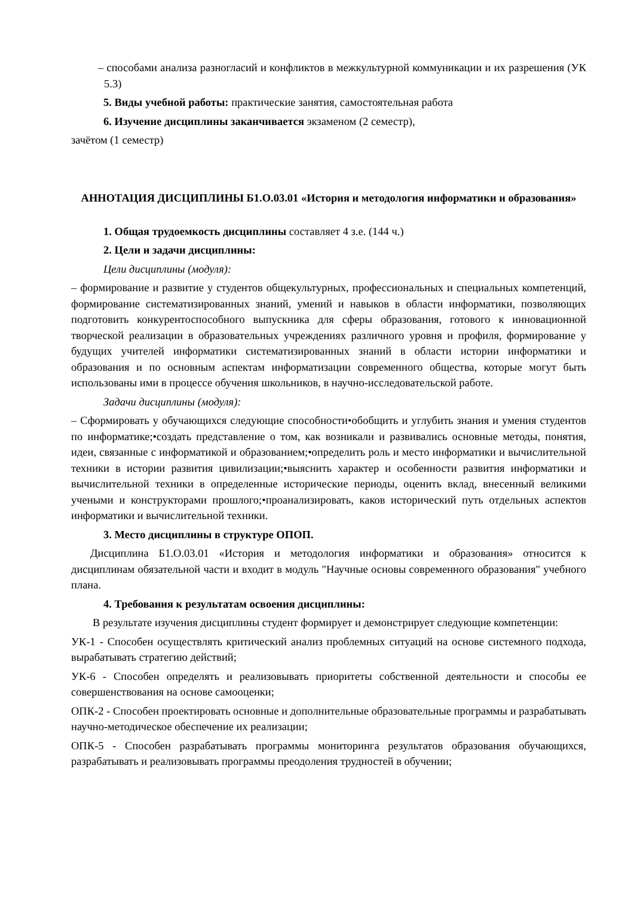– способами анализа разногласий и конфликтов в межкультурной коммуникации и их разрешения (УК 5.3)
5. Виды учебной работы: практические занятия, самостоятельная работа
6. Изучение дисциплины заканчивается экзаменом (2 семестр),
зачётом (1 семестр)
АННОТАЦИЯ ДИСЦИПЛИНЫ Б1.О.03.01 «История и методология информатики и образования»
1. Общая трудоемкость дисциплины составляет 4 з.е. (144 ч.)
2. Цели и задачи дисциплины:
Цели дисциплины (модуля):
– формирование и развитие у студентов общекультурных, профессиональных и специальных компетенций, формирование систематизированных знаний, умений и навыков в области информатики, позволяющих подготовить конкурентоспособного выпускника для сферы образования, готового к инновационной творческой реализации в образовательных учреждениях различного уровня и профиля, формирование у будущих учителей информатики систематизированных знаний в области истории информатики и образования и по основным аспектам информатизации современного общества, которые могут быть использованы ими в процессе обучения школьников, в научно-исследовательской работе.
Задачи дисциплины (модуля):
– Сформировать у обучающихся следующие способности•обобщить и углубить знания и умения студентов по информатике;•создать представление о том, как возникали и развивались основные методы, понятия, идеи, связанные с информатикой и образованием;•определить роль и место информатики и вычислительной техники в истории развития цивилизации;•выяснить характер и особенности развития информатики и вычислительной техники в определенные исторические периоды, оценить вклад, внесенный великими учеными и конструкторами прошлого;•проанализировать, каков исторический путь отдельных аспектов информатики и вычислительной техники.
3. Место дисциплины в структуре ОПОП.
Дисциплина Б1.О.03.01 «История и методология информатики и образования» относится к дисциплинам обязательной части и входит в модуль "Научные основы современного образования" учебного плана.
4. Требования к результатам освоения дисциплины:
В результате изучения дисциплины студент формирует и демонстрирует следующие компетенции:
УК-1 - Способен осуществлять критический анализ проблемных ситуаций на основе системного подхода, вырабатывать стратегию действий;
УК-6 - Способен определять и реализовывать приоритеты собственной деятельности и способы ее совершенствования на основе самооценки;
ОПК-2 - Способен проектировать основные и дополнительные образовательные программы и разрабатывать научно-методическое обеспечение их реализации;
ОПК-5 - Способен разрабатывать программы мониторинга результатов образования обучающихся, разрабатывать и реализовывать программы преодоления трудностей в обучении;